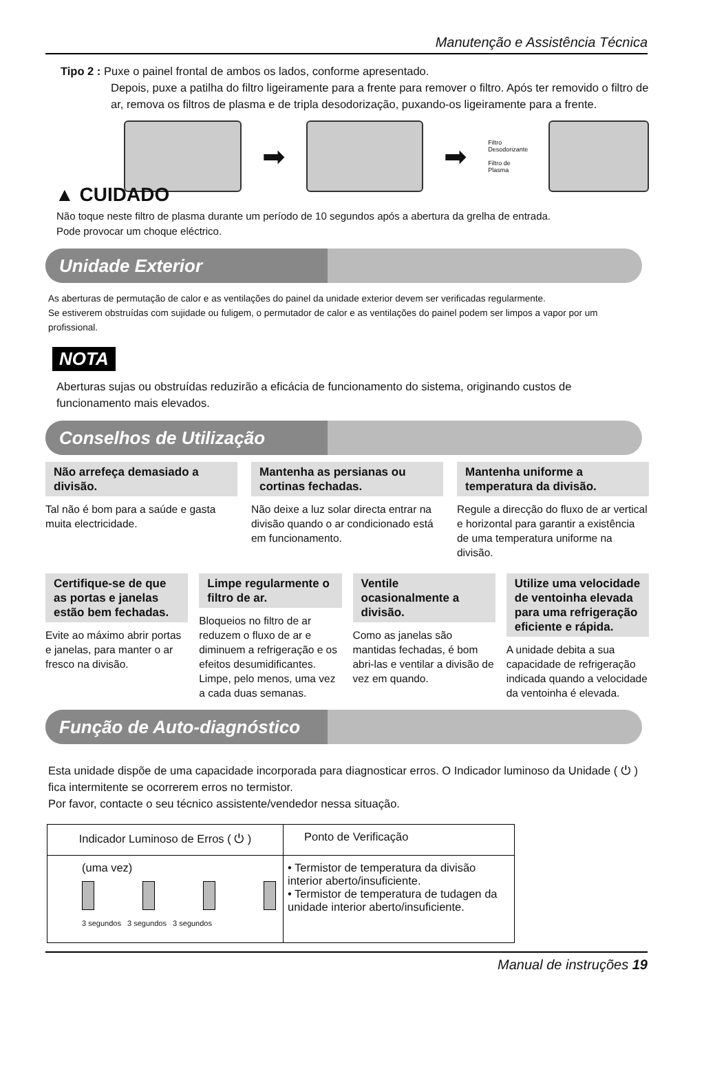Manutenção e Assistência Técnica
Tipo 2 : Puxe o painel frontal de ambos os lados, conforme apresentado.
Depois, puxe a patilha do filtro ligeiramente para a frente para remover o filtro. Após ter removido o filtro de ar, remova os filtros de plasma e de tripla desodorização, puxando-os ligeiramente para a frente.
➡ ➡
Filtro
Desodorizante
Filtro de Plasma
▲ CUIDADO
Não toque neste filtro de plasma durante um período de 10 segundos após a abertura da grelha de entrada.
Pode provocar um choque eléctrico.
Unidade Exterior
As aberturas de permutação de calor e as ventilações do painel da unidade exterior devem ser verificadas regularmente.
Se estiverem obstruídas com sujidade ou fuligem, o permutador de calor e as ventilações do painel podem ser limpos a vapor por um profissional.
NOTA
Aberturas sujas ou obstruídas reduzirão a eficácia de funcionamento do sistema, originando custos de funcionamento mais elevados.
Conselhos de Utilização
Não arrefeça demasiado a divisão.
Tal não é bom para a saúde e gasta muita electricidade.
Mantenha as persianas ou cortinas fechadas.
Não deixe a luz solar directa entrar na divisão quando o ar condicionado está em funcionamento.
Mantenha uniforme a temperatura da divisão.
Regule a direcção do fluxo de ar vertical e horizontal para garantir a existência de uma temperatura uniforme na divisão.
Certifique-se de que as portas e janelas estão bem fechadas.
Evite ao máximo abrir portas e janelas, para manter o ar fresco na divisão.
Limpe regularmente o filtro de ar.
Bloqueios no filtro de ar reduzem o fluxo de ar e diminuem a refrigeração e os efeitos desumidificantes.
Limpe, pelo menos, uma vez a cada duas semanas.
Ventile ocasionalmente a divisão.
Como as janelas são mantidas fechadas, é bom abri-las e ventilar a divisão de vez em quando.
Utilize uma velocidade de ventoinha elevada para uma refrigeração eficiente e rápida.
A unidade debita a sua capacidade de refrigeração indicada quando a velocidade da ventoinha é elevada.
Função de Auto-diagnóstico
Esta unidade dispõe de uma capacidade incorporada para diagnosticar erros. O Indicador luminoso da Unidade ( ⏻ ) fica intermitente se ocorrerem erros no termistor.
Por favor, contacte o seu técnico assistente/vendedor nessa situação.
| Indicador Luminoso de Erros ( ⏻ ) | Ponto de Verificação |
| (uma vez) 3 segundos 3 segundos 3 segundos | • Termistor de temperatura da divisão interior aberto/insuficiente. • Termistor de temperatura de tudagen da unidade interior aberto/insuficiente. |
Manual de instruções 19